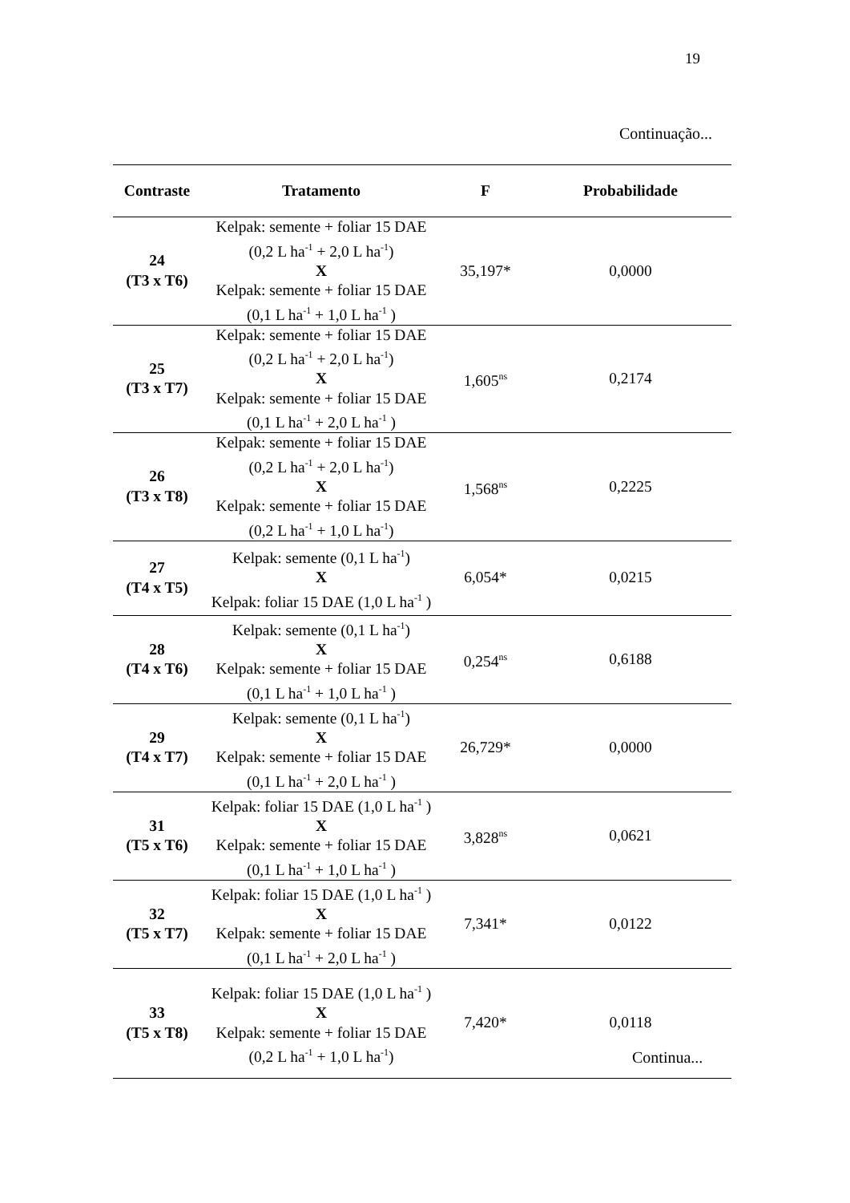19
Continuação...
| Contraste | Tratamento | F | Probabilidade |
| --- | --- | --- | --- |
| 24 (T3 x T6) | Kelpak: semente + foliar 15 DAE (0,2 L ha<sup>-1</sup> + 2,0 L ha<sup>-1</sup>) X Kelpak: semente + foliar 15 DAE (0,1 L ha<sup>-1</sup> + 1,0 L ha<sup>-1</sup> ) | 35,197* | 0,0000 |
| 25 (T3 x T7) | Kelpak: semente + foliar 15 DAE (0,2 L ha<sup>-1</sup> + 2,0 L ha<sup>-1</sup>) X Kelpak: semente + foliar 15 DAE (0,1 L ha<sup>-1</sup> + 2,0 L ha<sup>-1</sup> ) | 1,605<sup>ns</sup> | 0,2174 |
| 26 (T3 x T8) | Kelpak: semente + foliar 15 DAE (0,2 L ha<sup>-1</sup> + 2,0 L ha<sup>-1</sup>) X Kelpak: semente + foliar 15 DAE (0,2 L ha<sup>-1</sup> + 1,0 L ha<sup>-1</sup>) | 1,568<sup>ns</sup> | 0,2225 |
| 27 (T4 x T5) | Kelpak: semente (0,1 L ha<sup>-1</sup>) X Kelpak: foliar 15 DAE (1,0 L ha<sup>-1</sup> ) | 6,054* | 0,0215 |
| 28 (T4 x T6) | Kelpak: semente (0,1 L ha<sup>-1</sup>) X Kelpak: semente + foliar 15 DAE (0,1 L ha<sup>-1</sup> + 1,0 L ha<sup>-1</sup> ) | 0,254<sup>ns</sup> | 0,6188 |
| 29 (T4 x T7) | Kelpak: semente (0,1 L ha<sup>-1</sup>) X Kelpak: semente + foliar 15 DAE (0,1 L ha<sup>-1</sup> + 2,0 L ha<sup>-1</sup> ) | 26,729* | 0,0000 |
| 31 (T5 x T6) | Kelpak: foliar 15 DAE (1,0 L ha<sup>-1</sup> ) X Kelpak: semente + foliar 15 DAE (0,1 L ha<sup>-1</sup> + 1,0 L ha<sup>-1</sup> ) | 3,828<sup>ns</sup> | 0,0621 |
| 32 (T5 x T7) | Kelpak: foliar 15 DAE (1,0 L ha<sup>-1</sup> ) X Kelpak: semente + foliar 15 DAE (0,1 L ha<sup>-1</sup> + 2,0 L ha<sup>-1</sup> ) | 7,341* | 0,0122 |
| 33 (T5 x T8) | Kelpak: foliar 15 DAE (1,0 L ha<sup>-1</sup> ) X Kelpak: semente + foliar 15 DAE (0,2 L ha<sup>-1</sup> + 1,0 L ha<sup>-1</sup>) | 7,420* | 0,0118 |
Continua...